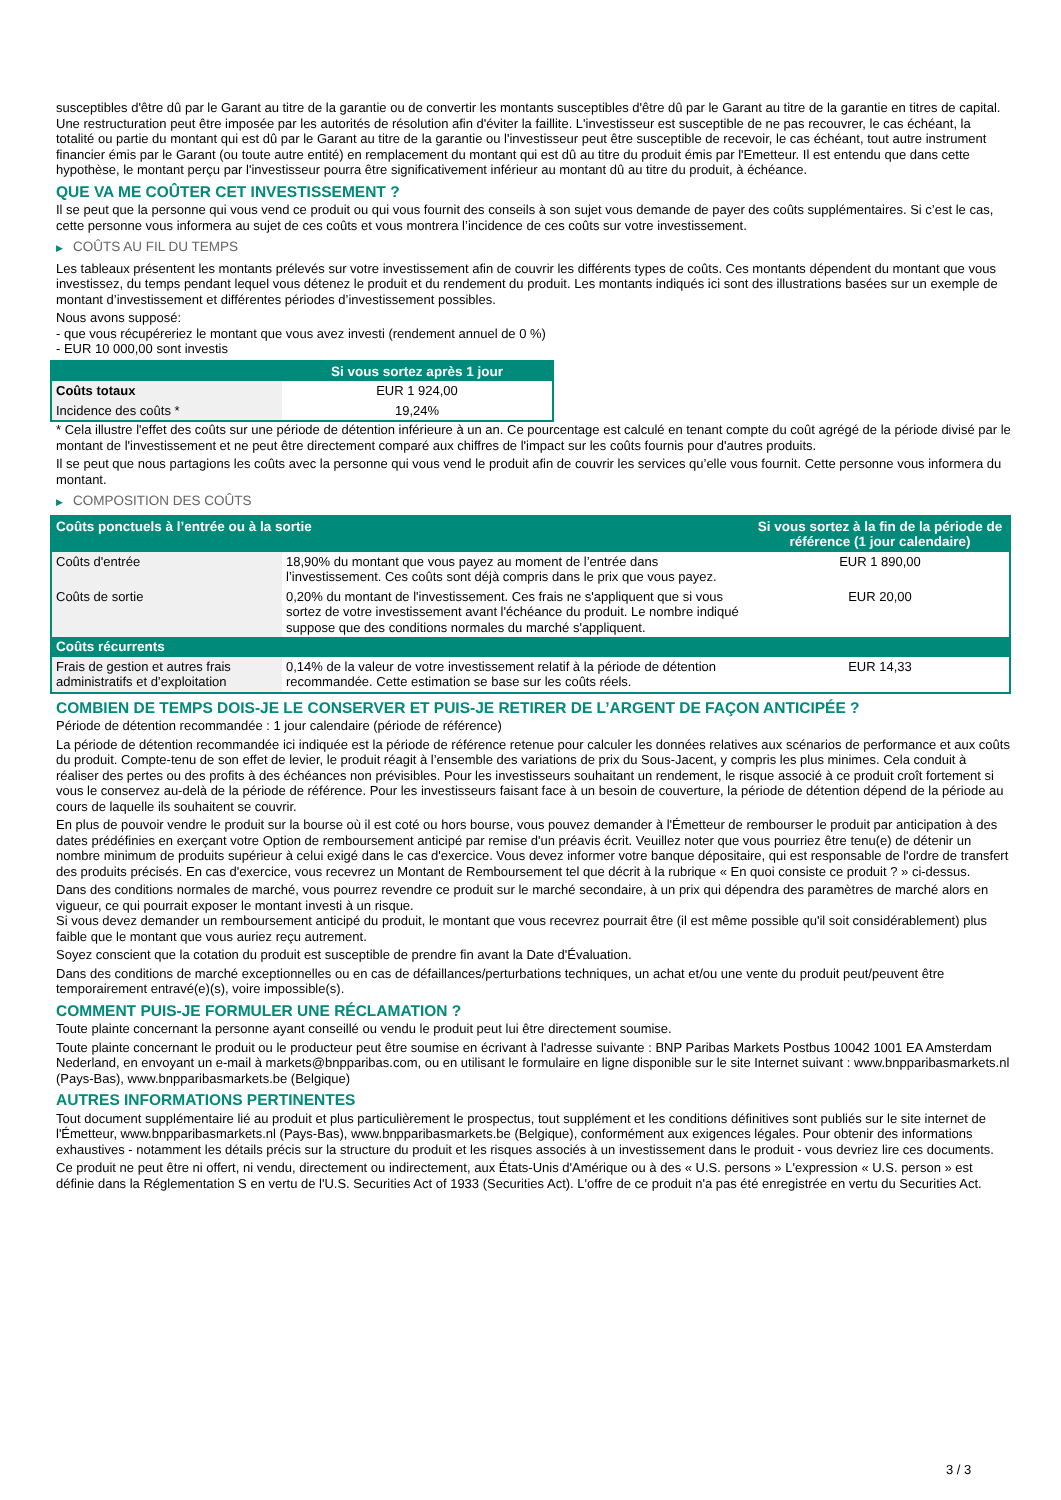susceptibles d'être dû par le Garant au titre de la garantie ou de convertir les montants susceptibles d'être dû par le Garant au titre de la garantie en titres de capital. Une restructuration peut être imposée par les autorités de résolution afin d'éviter la faillite. L'investisseur est susceptible de ne pas recouvrer, le cas échéant, la totalité ou partie du montant qui est dû par le Garant au titre de la garantie ou l'investisseur peut être susceptible de recevoir, le cas échéant, tout autre instrument financier émis par le Garant (ou toute autre entité) en remplacement du montant qui est dû au titre du produit émis par l'Emetteur. Il est entendu que dans cette hypothèse, le montant perçu par l'investisseur pourra être significativement inférieur au montant dû au titre du produit, à échéance.
QUE VA ME COÛTER CET INVESTISSEMENT ?
Il se peut que la personne qui vous vend ce produit ou qui vous fournit des conseils à son sujet vous demande de payer des coûts supplémentaires. Si c’est le cas, cette personne vous informera au sujet de ces coûts et vous montrera l’incidence de ces coûts sur votre investissement.
▶ COÛTS AU FIL DU TEMPS
Les tableaux présentent les montants prélevés sur votre investissement afin de couvrir les différents types de coûts. Ces montants dépendent du montant que vous investissez, du temps pendant lequel vous détenez le produit et du rendement du produit. Les montants indiqués ici sont des illustrations basées sur un exemple de montant d’investissement et différentes périodes d’investissement possibles.
Nous avons supposé:
- que vous récupéreriez le montant que vous avez investi (rendement annuel de 0 %)
- EUR 10 000,00 sont investis
| | Si vous sortez après 1 jour |
| --- | --- |
| Coûts totaux | EUR 1 924,00 |
| Incidence des coûts * | 19,24% |
* Cela illustre l'effet des coûts sur une période de détention inférieure à un an. Ce pourcentage est calculé en tenant compte du coût agrégé de la période divisé par le montant de l'investissement et ne peut être directement comparé aux chiffres de l'impact sur les coûts fournis pour d'autres produits.
Il se peut que nous partagions les coûts avec la personne qui vous vend le produit afin de couvrir les services qu’elle vous fournit. Cette personne vous informera du montant.
▶ COMPOSITION DES COÛTS
| Coûts ponctuels à l’entrée ou à la sortie | | Si vous sortez à la fin de la période de référence (1 jour calendaire) |
| --- | --- | --- |
| Coûts d'entrée | 18,90% du montant que vous payez au moment de l’entrée dans l’investissement. Ces coûts sont déjà compris dans le prix que vous payez. | EUR 1 890,00 |
| Coûts de sortie | 0,20% du montant de l'investissement. Ces frais ne s'appliquent que si vous sortez de votre investissement avant l'échéance du produit. Le nombre indiqué suppose que des conditions normales du marché s'appliquent. | EUR 20,00 |
| Coûts récurrents | | |
| Frais de gestion et autres frais administratifs et d’exploitation | 0,14% de la valeur de votre investissement relatif à la période de détention recommandée. Cette estimation se base sur les coûts réels. | EUR 14,33 |
COMBIEN DE TEMPS DOIS-JE LE CONSERVER ET PUIS-JE RETIRER DE L’ARGENT DE FAÇON ANTICIPÉE ?
Période de détention recommandée : 1 jour calendaire (période de référence)
La période de détention recommandée ici indiquée est la période de référence retenue pour calculer les données relatives aux scénarios de performance et aux coûts du produit. Compte-tenu de son effet de levier, le produit réagit à l’ensemble des variations de prix du Sous-Jacent, y compris les plus minimes. Cela conduit à réaliser des pertes ou des profits à des échéances non prévisibles. Pour les investisseurs souhaitant un rendement, le risque associé à ce produit croît fortement si vous le conservez au-delà de la période de référence. Pour les investisseurs faisant face à un besoin de couverture, la période de détention dépend de la période au cours de laquelle ils souhaitent se couvrir.
En plus de pouvoir vendre le produit sur la bourse où il est coté ou hors bourse, vous pouvez demander à l'Émetteur de rembourser le produit par anticipation à des dates prédéfinies en exerçant votre Option de remboursement anticipé par remise d'un préavis écrit. Veuillez noter que vous pourriez être tenu(e) de détenir un nombre minimum de produits supérieur à celui exigé dans le cas d'exercice. Vous devez informer votre banque dépositaire, qui est responsable de l'ordre de transfert des produits précisés. En cas d'exercice, vous recevrez un Montant de Remboursement tel que décrit à la rubrique « En quoi consiste ce produit ? » ci-dessus.
Dans des conditions normales de marché, vous pourrez revendre ce produit sur le marché secondaire, à un prix qui dépendra des paramètres de marché alors en vigueur, ce qui pourrait exposer le montant investi à un risque.
Si vous devez demander un remboursement anticipé du produit, le montant que vous recevrez pourrait être (il est même possible qu'il soit considérablement) plus faible que le montant que vous auriez reçu autrement.
Soyez conscient que la cotation du produit est susceptible de prendre fin avant la Date d'Évaluation.
Dans des conditions de marché exceptionnelles ou en cas de défaillances/perturbations techniques, un achat et/ou une vente du produit peut/peuvent être temporairement entravé(e)(s), voire impossible(s).
COMMENT PUIS-JE FORMULER UNE RÉCLAMATION ?
Toute plainte concernant la personne ayant conseillé ou vendu le produit peut lui être directement soumise.
Toute plainte concernant le produit ou le producteur peut être soumise en écrivant à l'adresse suivante : BNP Paribas Markets Postbus 10042 1001 EA Amsterdam Nederland, en envoyant un e-mail à markets@bnpparibas.com, ou en utilisant le formulaire en ligne disponible sur le site Internet suivant : www.bnpparibasmarkets.nl (Pays-Bas), www.bnpparibasmarkets.be (Belgique)
AUTRES INFORMATIONS PERTINENTES
Tout document supplémentaire lié au produit et plus particulièrement le prospectus, tout supplément et les conditions définitives sont publiés sur le site internet de l'Émetteur, www.bnpparibasmarkets.nl (Pays-Bas), www.bnpparibasmarkets.be (Belgique), conformément aux exigences légales. Pour obtenir des informations exhaustives - notamment les détails précis sur la structure du produit et les risques associés à un investissement dans le produit - vous devriez lire ces documents.
Ce produit ne peut être ni offert, ni vendu, directement ou indirectement, aux États-Unis d'Amérique ou à des « U.S. persons » L'expression « U.S. person » est définie dans la Réglementation S en vertu de l'U.S. Securities Act of 1933 (Securities Act). L'offre de ce produit n'a pas été enregistrée en vertu du Securities Act.
3 / 3